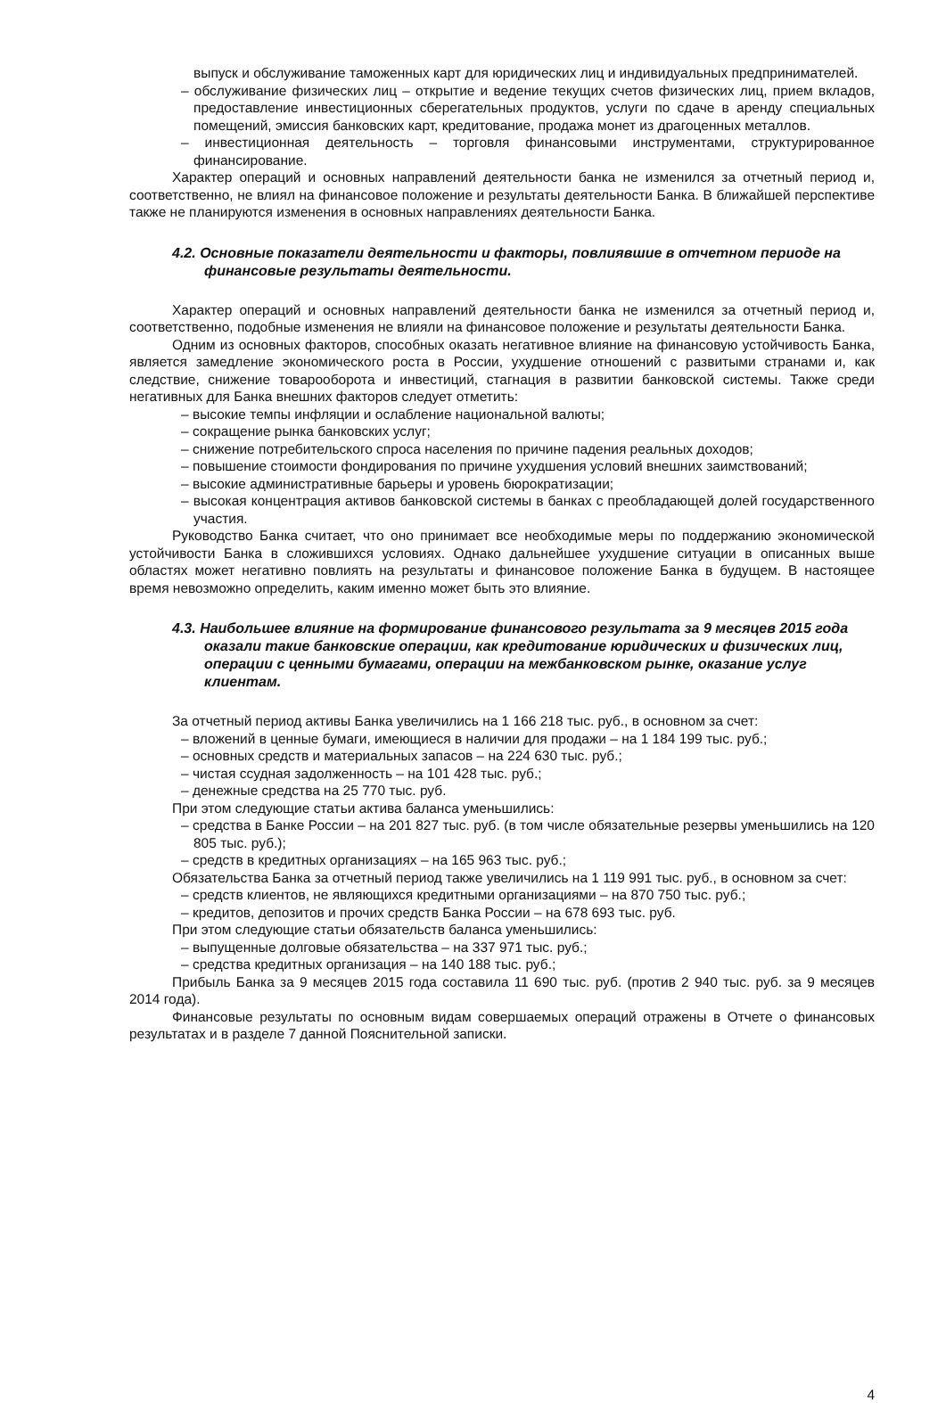выпуск и обслуживание таможенных карт для юридических лиц и индивидуальных предпринимателей.
– обслуживание физических лиц – открытие и ведение текущих счетов физических лиц, прием вкладов, предоставление инвестиционных сберегательных продуктов, услуги по сдаче в аренду специальных помещений, эмиссия банковских карт, кредитование, продажа монет из драгоценных металлов.
– инвестиционная деятельность – торговля финансовыми инструментами, структурированное финансирование.
Характер операций и основных направлений деятельности банка не изменился за отчетный период и, соответственно, не влиял на финансовое положение и результаты деятельности Банка. В ближайшей перспективе также не планируются изменения в основных направлениях деятельности Банка.
4.2. Основные показатели деятельности и факторы, повлиявшие в отчетном периоде на финансовые результаты деятельности.
Характер операций и основных направлений деятельности банка не изменился за отчетный период и, соответственно, подобные изменения не влияли на финансовое положение и результаты деятельности Банка.
Одним из основных факторов, способных оказать негативное влияние на финансовую устойчивость Банка, является замедление экономического роста в России, ухудшение отношений с развитыми странами и, как следствие, снижение товарооборота и инвестиций, стагнация в развитии банковской системы. Также среди негативных для Банка внешних факторов следует отметить:
– высокие темпы инфляции и ослабление национальной валюты;
– сокращение рынка банковских услуг;
– снижение потребительского спроса населения по причине падения реальных доходов;
– повышение стоимости фондирования по причине ухудшения условий внешних заимствований;
– высокие административные барьеры и уровень бюрократизации;
– высокая концентрация активов банковской системы в банках с преобладающей долей государственного участия.
Руководство Банка считает, что оно принимает все необходимые меры по поддержанию экономической устойчивости Банка в сложившихся условиях. Однако дальнейшее ухудшение ситуации в описанных выше областях может негативно повлиять на результаты и финансовое положение Банка в будущем. В настоящее время невозможно определить, каким именно может быть это влияние.
4.3. Наибольшее влияние на формирование финансового результата за 9 месяцев 2015 года оказали такие банковские операции, как кредитование юридических и физических лиц, операции с ценными бумагами, операции на межбанковском рынке, оказание услуг клиентам.
За отчетный период активы Банка увеличились на 1 166 218 тыс. руб., в основном за счет:
– вложений в ценные бумаги, имеющиеся в наличии для продажи – на 1 184 199 тыс. руб.;
– основных средств и материальных запасов – на 224 630 тыс. руб.;
– чистая ссудная задолженность – на 101 428 тыс. руб.;
– денежные средства на 25 770 тыс. руб.
При этом следующие статьи актива баланса уменьшились:
– средства в Банке России – на 201 827 тыс. руб. (в том числе обязательные резервы уменьшились на 120 805 тыс. руб.);
– средств в кредитных организациях – на 165 963 тыс. руб.;
Обязательства Банка за отчетный период также увеличились на 1 119 991 тыс. руб., в основном за счет:
– средств клиентов, не являющихся кредитными организациями – на 870 750 тыс. руб.;
– кредитов, депозитов и прочих средств Банка России – на 678 693 тыс. руб.
При этом следующие статьи обязательств баланса уменьшились:
– выпущенные долговые обязательства – на 337 971 тыс. руб.;
– средства кредитных организация – на 140 188 тыс. руб.;
Прибыль Банка за 9 месяцев 2015 года составила 11 690 тыс. руб. (против 2 940 тыс. руб. за 9 месяцев 2014 года).
Финансовые результаты по основным видам совершаемых операций отражены в Отчете о финансовых результатах и в разделе 7 данной Пояснительной записки.
4